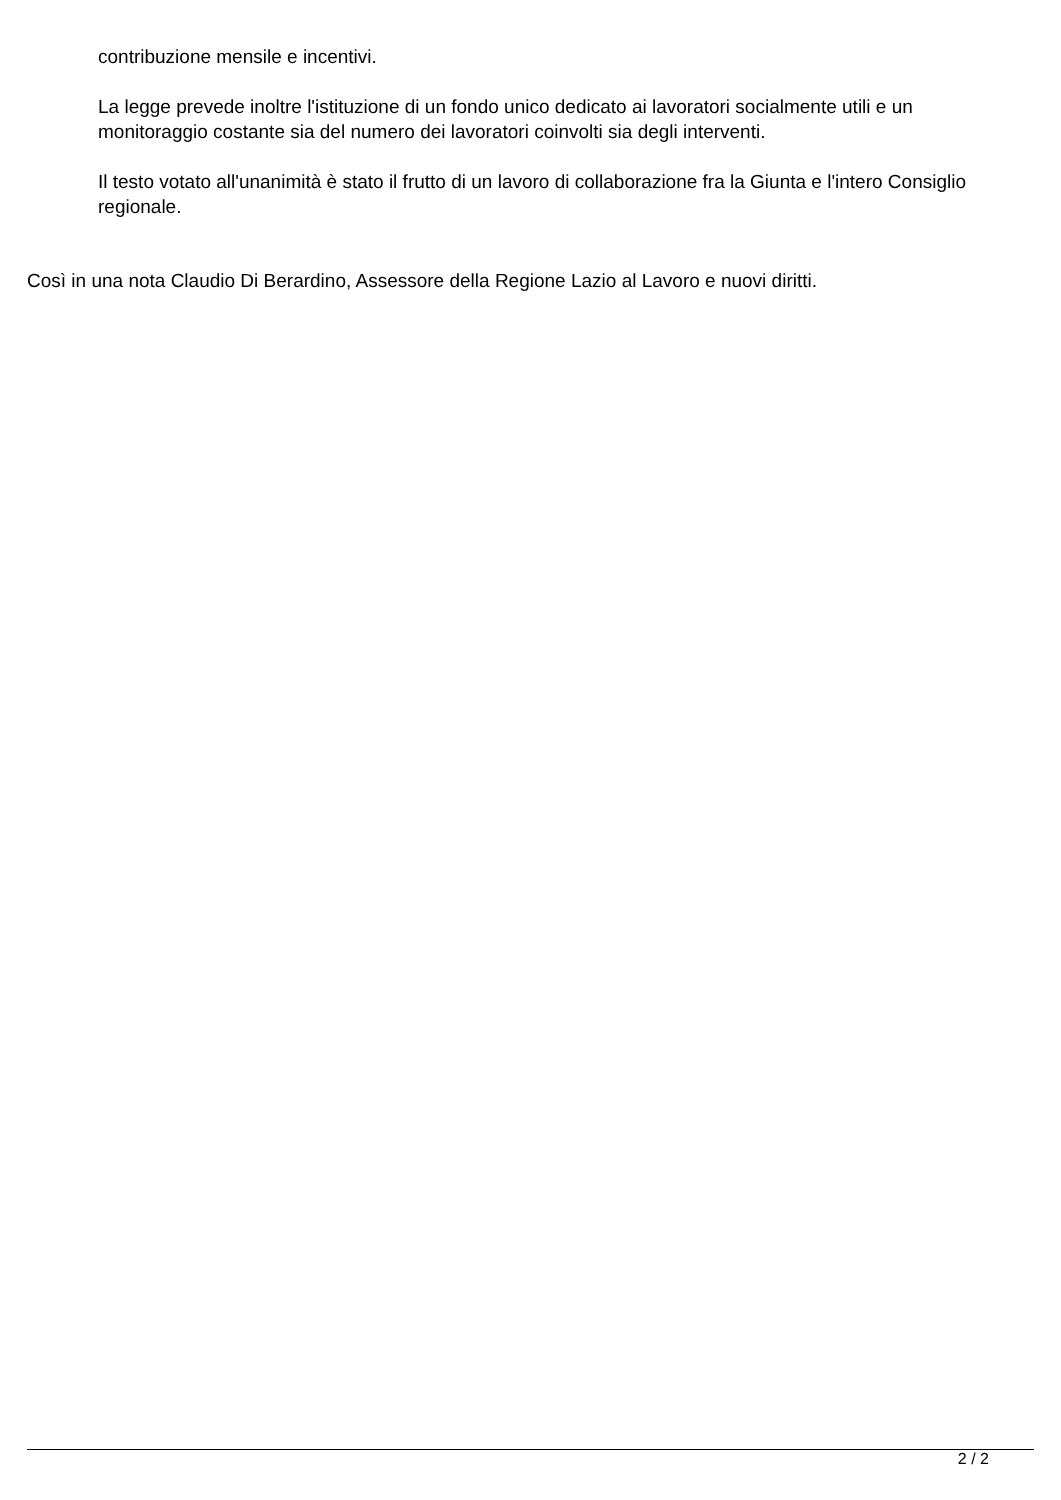contribuzione mensile e incentivi.
La legge prevede inoltre l'istituzione di un fondo unico dedicato ai lavoratori socialmente utili e un monitoraggio costante sia del numero dei lavoratori coinvolti sia degli interventi.
Il testo votato all'unanimità è stato il frutto di un lavoro di collaborazione fra la Giunta e l'intero Consiglio regionale.
Così in una nota Claudio Di Berardino, Assessore della Regione Lazio al Lavoro e nuovi diritti.
2 / 2